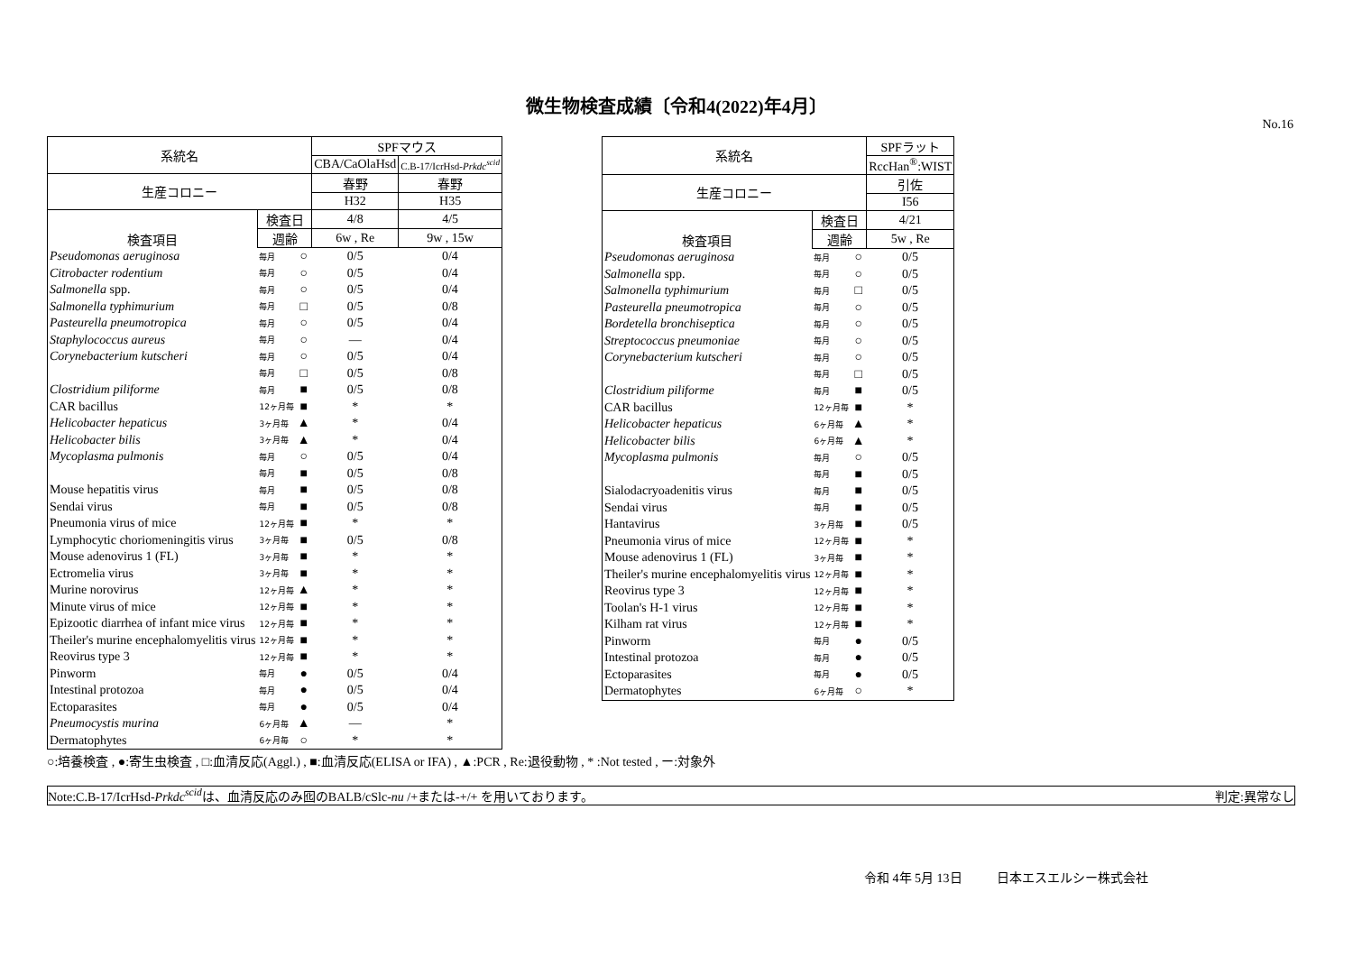微生物検査成績〔令和4(2022)年4月〕
No.16
| 系統名 | | | SPFマウス | |
| --- | --- | --- | --- | --- |
| | | | CBA/CaOlaHsd | C.B-17/IcrHsd- Prkdc<sup>scid</sup> |
| 生産コロニー | | | 春野 | 春野 |
| | | | H32 | H35 |
| 検査項目 | 検査日 | | 4/8 | 4/5 |
| | 週齢 | | 6w , Re | 9w , 15w |
| Pseudomonas aeruginosa | 毎月 | ○ | 0/5 | 0/4 |
| Citrobacter rodentium | 毎月 | ○ | 0/5 | 0/4 |
| Salmonella spp. | 毎月 | ○ | 0/5 | 0/4 |
| Salmonella typhimurium | 毎月 | □ | 0/5 | 0/8 |
| Pasteurella pneumotropica | 毎月 | ○ | 0/5 | 0/4 |
| Staphylococcus aureus | 毎月 | ○ | — | 0/4 |
| Corynebacterium kutscheri | 毎月 | ○ | 0/5 | 0/4 |
| | 毎月 | □ | 0/5 | 0/8 |
| Clostridium piliforme | 毎月 | ■ | 0/5 | 0/8 |
| CAR bacillus | 12ヶ月毎 | ■ | * | * |
| Helicobacter hepaticus | 3ヶ月毎 | ▲ | * | 0/4 |
| Helicobacter bilis | 3ヶ月毎 | ▲ | * | 0/4 |
| Mycoplasma pulmonis | 毎月 | ○ | 0/5 | 0/4 |
| | 毎月 | ■ | 0/5 | 0/8 |
| Mouse hepatitis virus | 毎月 | ■ | 0/5 | 0/8 |
| Sendai virus | 毎月 | ■ | 0/5 | 0/8 |
| Pneumonia virus of mice | 12ヶ月毎 | ■ | * | * |
| Lymphocytic choriomeningitis virus | 3ヶ月毎 | ■ | 0/5 | 0/8 |
| Mouse adenovirus 1 (FL) | 3ヶ月毎 | ■ | * | * |
| Ectromelia virus | 3ヶ月毎 | ■ | * | * |
| Murine norovirus | 12ヶ月毎 | ▲ | * | * |
| Minute virus of mice | 12ヶ月毎 | ■ | * | * |
| Epizootic diarrhea of infant mice virus | 12ヶ月毎 | ■ | * | * |
| Theiler's murine encephalomyelitis virus | 12ヶ月毎 | ■ | * | * |
| Reovirus type 3 | 12ヶ月毎 | ■ | * | * |
| Pinworm | 毎月 | ● | 0/5 | 0/4 |
| Intestinal protozoa | 毎月 | ● | 0/5 | 0/4 |
| Ectoparasites | 毎月 | ● | 0/5 | 0/4 |
| Pneumocystis murina | 6ヶ月毎 | ▲ | — | * |
| Dermatophytes | 6ヶ月毎 | ○ | * | * |
| 系統名 | | | SPFラット |
| --- | --- | --- | --- |
| | | | RccHan<sup>®</sup>:WIST |
| 生産コロニー | | | 引佐 |
| | | | I56 |
| 検査項目 | 検査日 | | 4/21 |
| | 週齢 | | 5w , Re |
| Pseudomonas aeruginosa | 毎月 | ○ | 0/5 |
| Salmonella spp. | 毎月 | ○ | 0/5 |
| Salmonella typhimurium | 毎月 | □ | 0/5 |
| Pasteurella pneumotropica | 毎月 | ○ | 0/5 |
| Bordetella bronchiseptica | 毎月 | ○ | 0/5 |
| Streptococcus pneumoniae | 毎月 | ○ | 0/5 |
| Corynebacterium kutscheri | 毎月 | ○ | 0/5 |
| | 毎月 | □ | 0/5 |
| Clostridium piliforme | 毎月 | ■ | 0/5 |
| CAR bacillus | 12ヶ月毎 | ■ | * |
| Helicobacter hepaticus | 6ヶ月毎 | ▲ | * |
| Helicobacter bilis | 6ヶ月毎 | ▲ | * |
| Mycoplasma pulmonis | 毎月 | ○ | 0/5 |
| | 毎月 | ■ | 0/5 |
| Sialodacryoadenitis virus | 毎月 | ■ | 0/5 |
| Sendai virus | 毎月 | ■ | 0/5 |
| Hantavirus | 3ヶ月毎 | ■ | 0/5 |
| Pneumonia virus of mice | 12ヶ月毎 | ■ | * |
| Mouse adenovirus 1 (FL) | 3ヶ月毎 | ■ | * |
| Theiler's murine encephalomyelitis virus | 12ヶ月毎 | ■ | * |
| Reovirus type 3 | 12ヶ月毎 | ■ | * |
| Toolan's H-1 virus | 12ヶ月毎 | ■ | * |
| Kilham rat virus | 12ヶ月毎 | ■ | * |
| Pinworm | 毎月 | ● | 0/5 |
| Intestinal protozoa | 毎月 | ● | 0/5 |
| Ectoparasites | 毎月 | ● | 0/5 |
| Dermatophytes | 6ヶ月毎 | ○ | * |
○:培養検査 , ●:寄生虫検査 , □:血清反応(Aggl.) , ■:血清反応(ELISA or IFA) , ▲:PCR , Re:退役動物 , * :Not tested , ー:対象外
Note:C.B-17/IcrHsd-Prkdc<sup>scid</sup>は、血清反応のみ囮のBALB/cSlc-nu /+または-+/+ を用いております。 判定:異常なし
令和 4年 5月 13日 日本エスエルシー株式会社